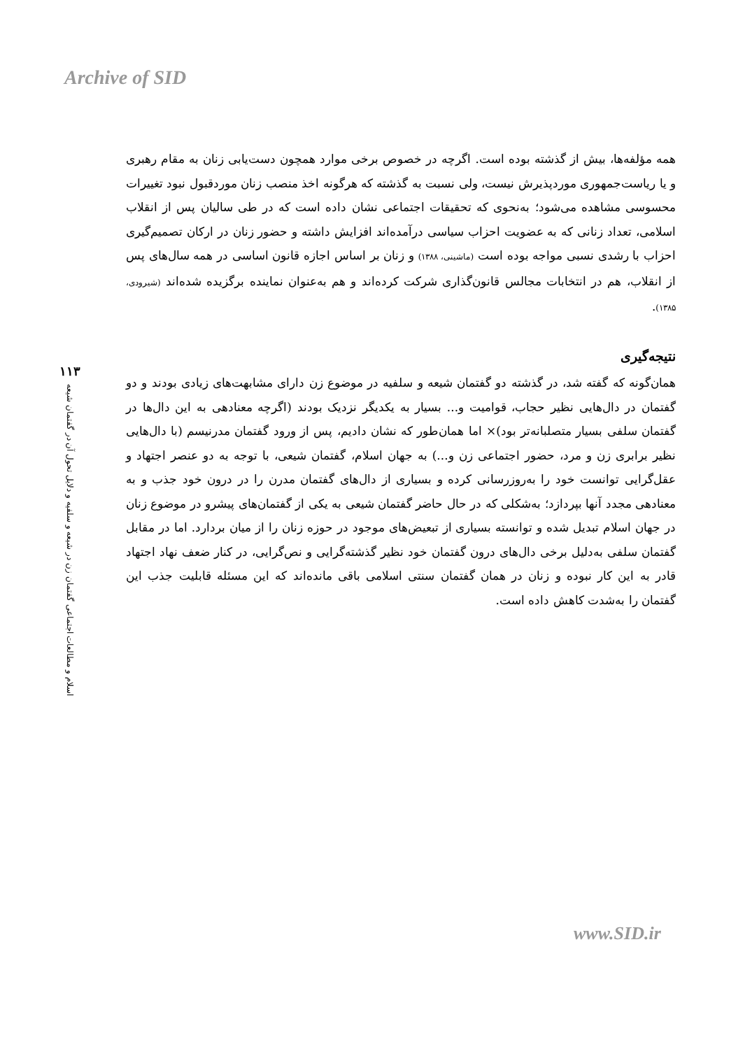Archive of SID
۱۱۳
اسلام و مطالعات اجتماعی گفتمان زن در شیعه و سلفیه و دلایل تحول آن در گفتمان شیعه
همه مؤلفه‌ها، بیش از گذشته بوده است. اگرچه در خصوص برخی موارد همچون دست‌یابی زنان به مقام رهبری و یا ریاست‌جمهوری موردپذیرش نیست، ولی نسبت به گذشته که هرگونه اخذ منصب زنان موردقبول نبود تغییرات محسوسی مشاهده می‌شود؛ به‌نحوی که تحقیقات اجتماعی نشان داده است که در طی سالیان پس از انقلاب اسلامی، تعداد زنانی که به عضویت احزاب سیاسی درآمده‌اند افزایش داشته و حضور زنان در ارکان تصمیم‌گیری احزاب با رشدی نسبی مواجه بوده است (ماشینی، ۱۳۸۸) و زنان بر اساس اجازه قانون اساسی در همه سال‌های پس از انقلاب، هم در انتخابات مجالس قانون‌گذاری شرکت کرده‌اند و هم به‌عنوان نماینده برگزیده شده‌اند (شیرودی، ۱۳۸۵).
نتیجه‌گیری
همان‌گونه که گفته شد، در گذشته دو گفتمان شیعه و سلفیه در موضوع زن دارای مشابهت‌های زیادی بودند و دو گفتمان در دال‌هایی نظیر حجاب، قوامیت و... بسیار به یکدیگر نزدیک بودند (اگرچه معنادهی به این دال‌ها در گفتمان سلفی بسیار متصلبانه‌تر بود)× اما همان‌طور که نشان دادیم، پس از ورود گفتمان مدرنیسم (با دال‌هایی نظیر برابری زن و مرد، حضور اجتماعی زن و...) به جهان اسلام، گفتمان شیعی، با توجه به دو عنصر اجتهاد و عقل‌گرایی توانست خود را به‌روزرسانی کرده و بسیاری از دال‌های گفتمان مدرن را در درون خود جذب و به معنادهی مجدد آنها بپردازد؛ به‌شکلی که در حال حاضر گفتمان شیعی به یکی از گفتمان‌های پیشرو در موضوع زنان در جهان اسلام تبدیل شده و توانسته بسیاری از تبعیض‌های موجود در حوزه زنان را از میان بردارد. اما در مقابل گفتمان سلفی به‌دلیل برخی دال‌های درون گفتمان خود نظیر گذشته‌گرایی و نص‌گرایی، در کنار ضعف نهاد اجتهاد قادر به این کار نبوده و زنان در همان گفتمان سنتی اسلامی باقی مانده‌اند که این مسئله قابلیت جذب این گفتمان را به‌شدت کاهش داده است.
www.SID.ir